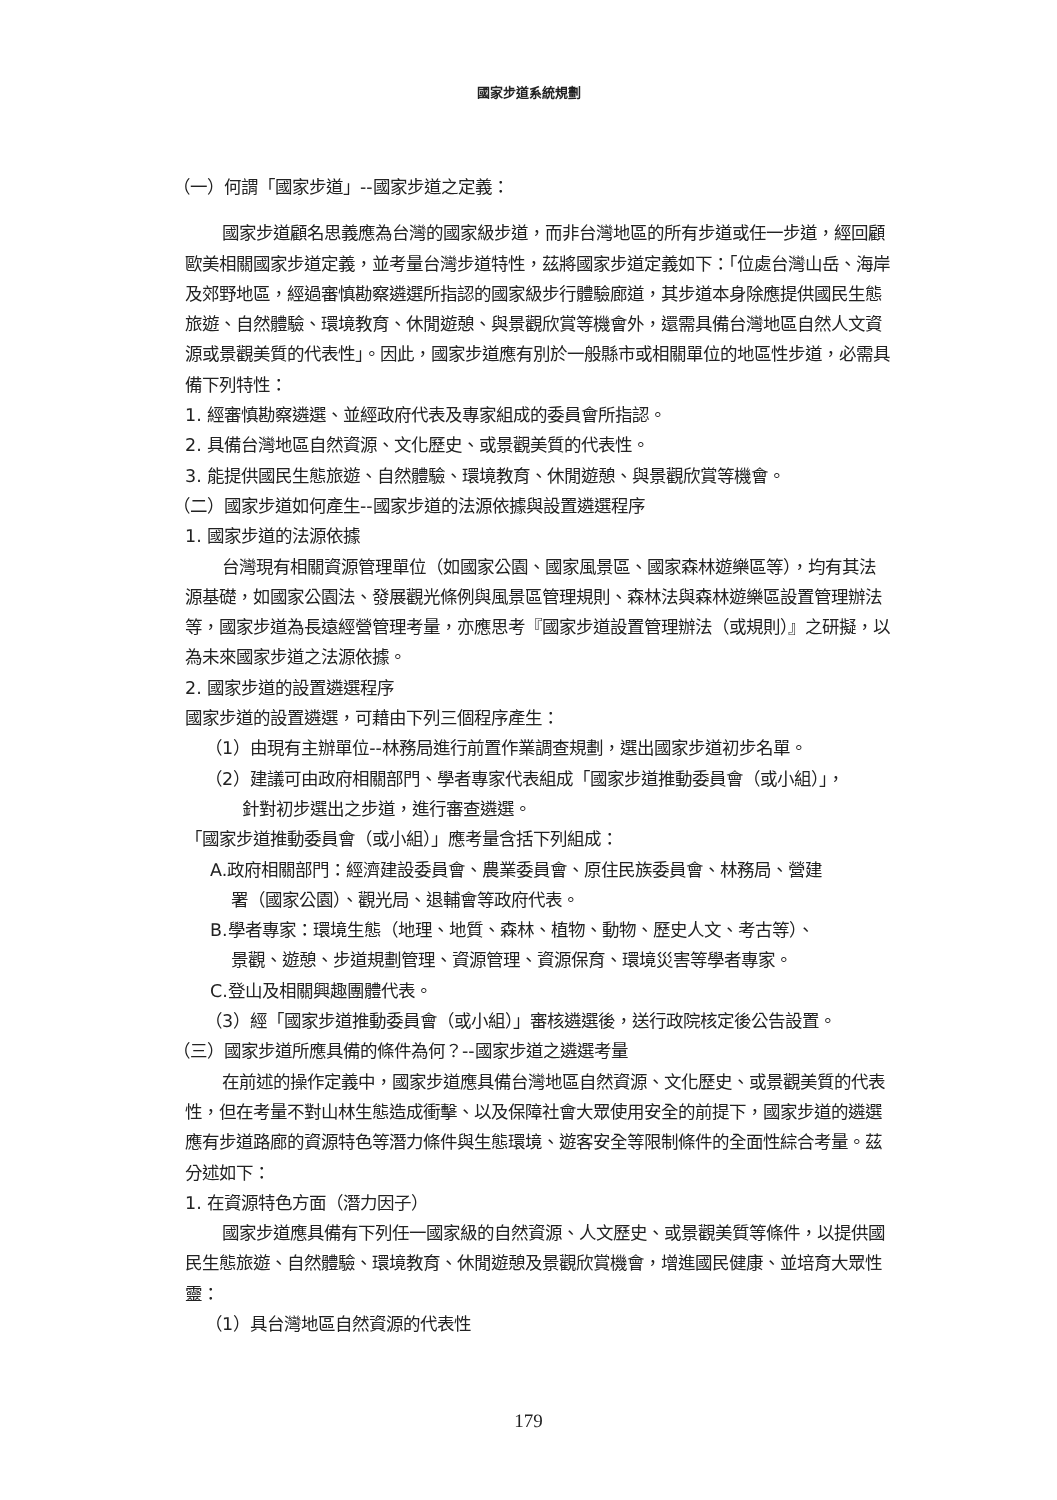國家步道系統規劃
（一）何謂「國家步道」--國家步道之定義：
國家步道顧名思義應為台灣的國家級步道，而非台灣地區的所有步道或任一步道，經回顧歐美相關國家步道定義，並考量台灣步道特性，茲將國家步道定義如下：「位處台灣山岳、海岸及郊野地區，經過審慎勘察遴選所指認的國家級步行體驗廊道，其步道本身除應提供國民生態旅遊、自然體驗、環境教育、休閒遊憩、與景觀欣賞等機會外，還需具備台灣地區自然人文資源或景觀美質的代表性」。因此，國家步道應有別於一般縣市或相關單位的地區性步道，必需具備下列特性：
1. 經審慎勘察遴選、並經政府代表及專家組成的委員會所指認。
2. 具備台灣地區自然資源、文化歷史、或景觀美質的代表性。
3. 能提供國民生態旅遊、自然體驗、環境教育、休閒遊憩、與景觀欣賞等機會。
（二）國家步道如何產生--國家步道的法源依據與設置遴選程序
1. 國家步道的法源依據
台灣現有相關資源管理單位（如國家公園、國家風景區、國家森林遊樂區等），均有其法源基礎，如國家公園法、發展觀光條例與風景區管理規則、森林法與森林遊樂區設置管理辦法等，國家步道為長遠經營管理考量，亦應思考『國家步道設置管理辦法（或規則）』之研擬，以為未來國家步道之法源依據。
2. 國家步道的設置遴選程序
國家步道的設置遴選，可藉由下列三個程序產生：
（1）由現有主辦單位--林務局進行前置作業調查規劃，選出國家步道初步名單。
（2）建議可由政府相關部門、學者專家代表組成「國家步道推動委員會（或小組）」，
針對初步選出之步道，進行審查遴選。
「國家步道推動委員會（或小組）」應考量含括下列組成：
A.政府相關部門：經濟建設委員會、農業委員會、原住民族委員會、林務局、營建
署（國家公園）、觀光局、退輔會等政府代表。
B.學者專家：環境生態（地理、地質、森林、植物、動物、歷史人文、考古等）、
景觀、遊憩、步道規劃管理、資源管理、資源保育、環境災害等學者專家。
C.登山及相關興趣團體代表。
（3）經「國家步道推動委員會（或小組）」審核遴選後，送行政院核定後公告設置。
（三）國家步道所應具備的條件為何？--國家步道之遴選考量
在前述的操作定義中，國家步道應具備台灣地區自然資源、文化歷史、或景觀美質的代表性，但在考量不對山林生態造成衝擊、以及保障社會大眾使用安全的前提下，國家步道的遴選應有步道路廊的資源特色等潛力條件與生態環境、遊客安全等限制條件的全面性綜合考量。茲分述如下：
1. 在資源特色方面（潛力因子）
國家步道應具備有下列任一國家級的自然資源、人文歷史、或景觀美質等條件，以提供國民生態旅遊、自然體驗、環境教育、休閒遊憩及景觀欣賞機會，增進國民健康、並培育大眾性靈：
（1）具台灣地區自然資源的代表性
179